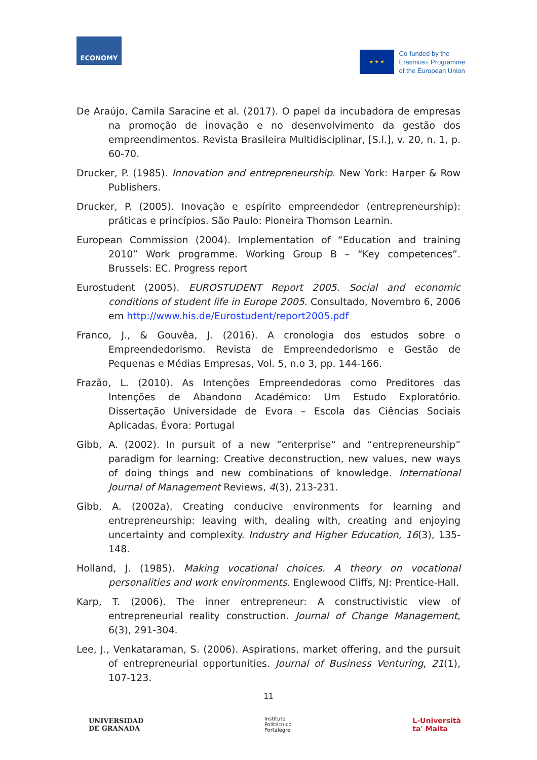ECONOMY
★ ★ ★
Co-funded by the
Erasmus+ Programme
of the European Union
De Araújo, Camila Saracine et al. (2017). O papel da incubadora de empresas na promoção de inovação e no desenvolvimento da gestão dos empreendimentos. Revista Brasileira Multidisciplinar, [S.l.], v. 20, n. 1, p. 60-70.
Drucker, P. (1985). Innovation and entrepreneurship. New York: Harper & Row Publishers.
Drucker, P. (2005). Inovação e espírito empreendedor (entrepreneurship): práticas e princípios. São Paulo: Pioneira Thomson Learnin.
European Commission (2004). Implementation of “Education and training 2010” Work programme. Working Group B – “Key competences”. Brussels: EC. Progress report
Eurostudent (2005). EUROSTUDENT Report 2005. Social and economic conditions of student life in Europe 2005. Consultado, Novembro 6, 2006 em http://www.his.de/Eurostudent/report2005.pdf
Franco, J., & Gouvêa, J. (2016). A cronologia dos estudos sobre o Empreendedorismo. Revista de Empreendedorismo e Gestão de Pequenas e Médias Empresas, Vol. 5, n.o 3, pp. 144-166.
Frazão, L. (2010). As Intenções Empreendedoras como Preditores das Intenções de Abandono Académico: Um Estudo Exploratório. Dissertação Universidade de Evora – Escola das Ciências Sociais Aplicadas. Évora: Portugal
Gibb, A. (2002). In pursuit of a new “enterprise” and “entrepreneurship” paradigm for learning: Creative deconstruction, new values, new ways of doing things and new combinations of knowledge. International Journal of Management Reviews, 4(3), 213-231.
Gibb, A. (2002a). Creating conducive environments for learning and entrepreneurship: leaving with, dealing with, creating and enjoying uncertainty and complexity. Industry and Higher Education, 16(3), 135-148.
Holland, J. (1985). Making vocational choices. A theory on vocational personalities and work environments. Englewood Cliffs, NJ: Prentice-Hall.
Karp, T. (2006). The inner entrepreneur: A constructivistic view of entrepreneurial reality construction. Journal of Change Management, 6(3), 291-304.
Lee, J., Venkataraman, S. (2006). Aspirations, market offering, and the pursuit of entrepreneurial opportunities. Journal of Business Venturing, 21(1), 107-123.
11
UNIVERSIDAD
DE GRANADA
Instituto
Politécnico
Portalegre
L-Università
ta' Malta